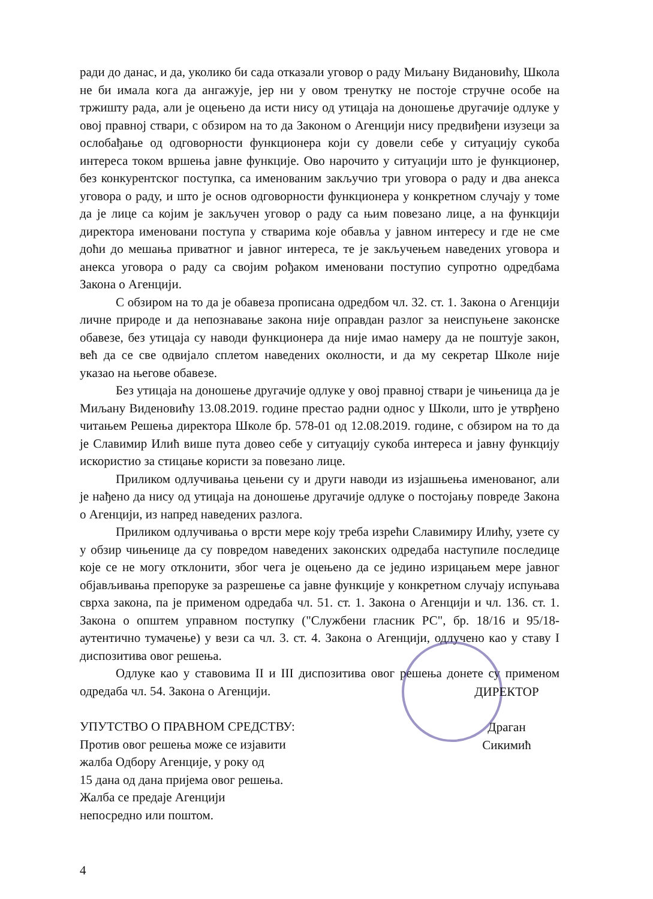ради до данас, и да, уколико би сада отказали уговор о раду Миљану Видановићу, Школа не би имала кога да ангажује, јер ни у овом тренутку не постоје стручне особе на тржишту рада, али је оцењено да исти нису од утицаја на доношење другачије одлуке у овој правној ствари, с обзиром на то да Законом о Агенцији нису предвиђени изузеци за ослобађање од одговорности функционера који су довели себе у ситуацију сукоба интереса током вршења јавне функције. Ово нарочито у ситуацији што је функционер, без конкурентског поступка, са именованим закључио три уговора о раду и два анекса уговора о раду, и што је основ одговорности функционера у конкретном случају у томе да је лице са којим је закључен уговор о раду са њим повезано лице, а на функцији директора именовани поступа у стварима које обавља у јавном интересу и где не сме доћи до мешања приватног и јавног интереса, те је закључењем наведених уговора и анекса уговора о раду са својим рођаком именовани поступио супротно одредбама Закона о Агенцији.
С обзиром на то да је обавеза прописана одредбом чл. 32. ст. 1. Закона о Агенцији личне природе и да непознавање закона није оправдан разлог за неиспуњене законске обавезе, без утицаја су наводи функционера да није имао намеру да не поштује закон, већ да се све одвијало сплетом наведених околности, и да му секретар Школе није указао на његове обавезе.
Без утицаја на доношење другачије одлуке у овој правној ствари је чињеница да је Миљану Виденовићу 13.08.2019. године престао радни однос у Школи, што је утврђено читањем Решења директора Школе бр. 578-01 од 12.08.2019. године, с обзиром на то да је Славимир Илић више пута довео себе у ситуацију сукоба интереса и јавну функцију искористио за стицање користи за повезано лице.
Приликом одлучивања цењени су и други наводи из изјашњења именованог, али је нађено да нису од утицаја на доношење другачије одлуке о постојању повреде Закона о Агенцији, из напред наведених разлога.
Приликом одлучивања о врсти мере коју треба изрећи Славимиру Илићу, узете су у обзир чињенице да су повредом наведених законских одредаба наступиле последице које се не могу отклонити, због чега је оцењено да се једино изрицањем мере јавног објављивања препоруке за разрешење са јавне функције у конкретном случају испуњава сврха закона, па је применом одредаба чл. 51. ст. 1. Закона о Агенцији и чл. 136. ст. 1. Закона о општем управном поступку ("Службени гласник РС", бр. 18/16 и 95/18-аутентично тумачење) у вези са чл. 3. ст. 4. Закона о Агенцији, одлучено као у ставу I диспозитива овог решења.
Одлуке као у ставовима II и III диспозитива овог решења донете су применом одредаба чл. 54. Закона о Агенцији.
УПУТСТВО О ПРАВНОМ СРЕДСТВУ:
Против овог решења може се изјавити
жалба Одбору Агенције, у року од
15 дана од дана пријема овог решења.
Жалба се предаје Агенцији
непосредно или поштом.
ДИРЕКТОР
Драган Сикимић
4